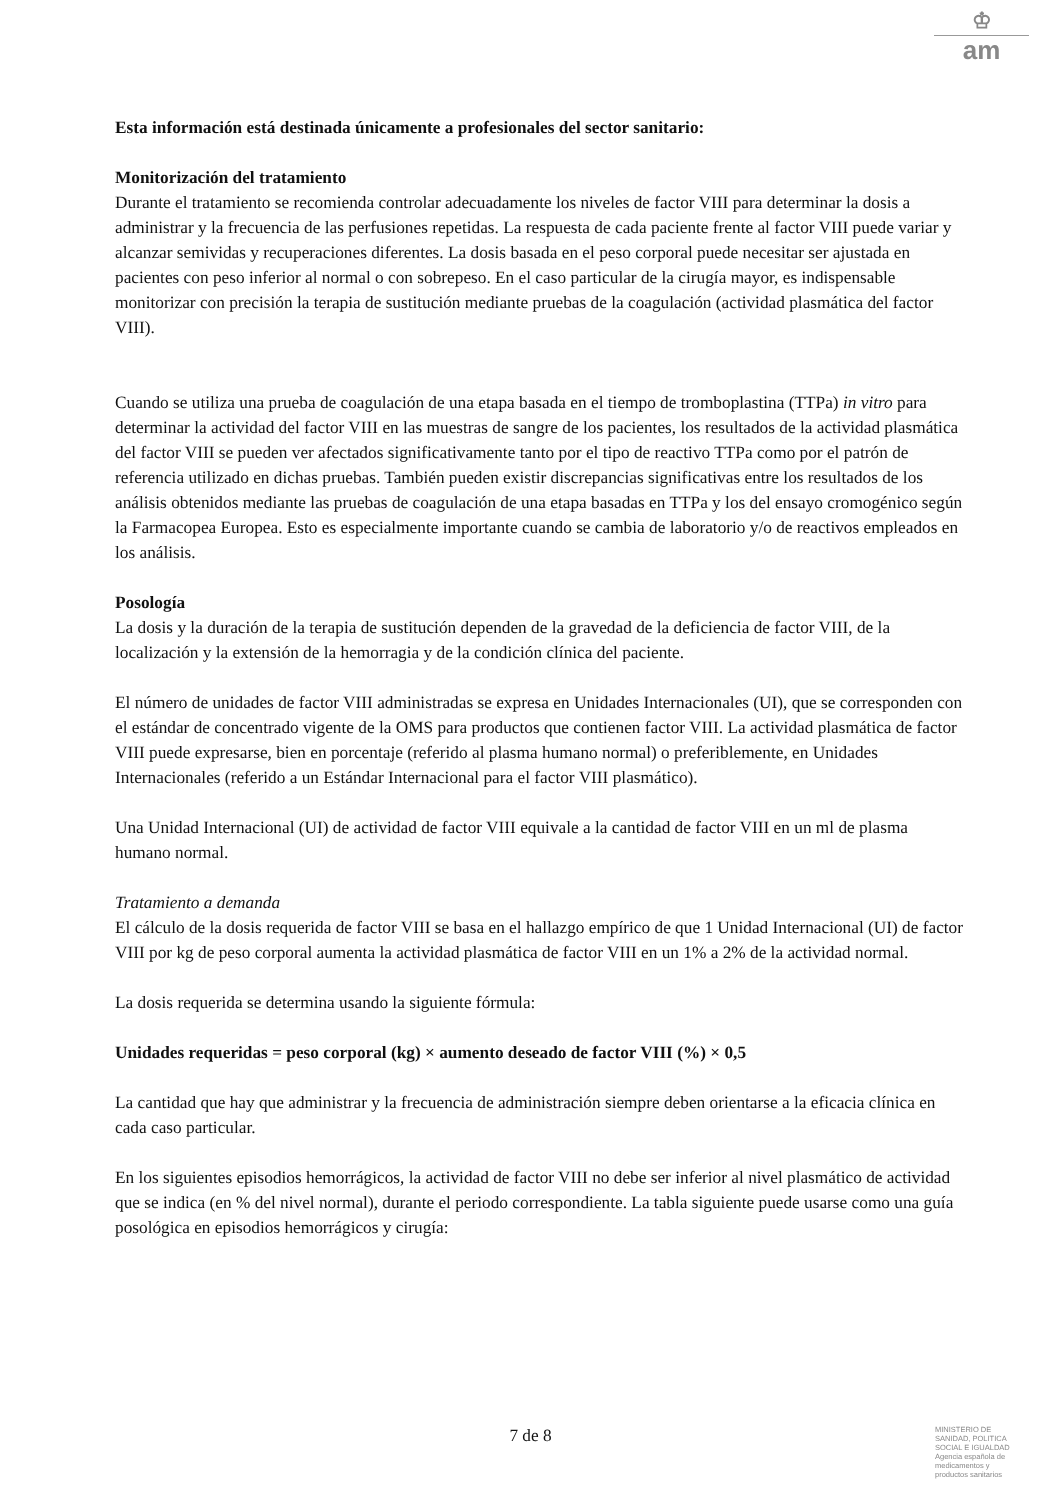♔
am
Esta información está destinada únicamente a profesionales del sector sanitario:
Monitorización del tratamiento
Durante el tratamiento se recomienda controlar adecuadamente los niveles de factor VIII para determinar la dosis a administrar y la frecuencia de las perfusiones repetidas. La respuesta de cada paciente frente al factor VIII puede variar y alcanzar semividas y recuperaciones diferentes. La dosis basada en el peso corporal puede necesitar ser ajustada en pacientes con peso inferior al normal o con sobrepeso. En el caso particular de la cirugía mayor, es indispensable monitorizar con precisión la terapia de sustitución mediante pruebas de la coagulación (actividad plasmática del factor VIII).
Cuando se utiliza una prueba de coagulación de una etapa basada en el tiempo de tromboplastina (TTPa) in vitro para determinar la actividad del factor VIII en las muestras de sangre de los pacientes, los resultados de la actividad plasmática del factor VIII se pueden ver afectados significativamente tanto por el tipo de reactivo TTPa como por el patrón de referencia utilizado en dichas pruebas. También pueden existir discrepancias significativas entre los resultados de los análisis obtenidos mediante las pruebas de coagulación de una etapa basadas en TTPa y los del ensayo cromogénico según la Farmacopea Europea. Esto es especialmente importante cuando se cambia de laboratorio y/o de reactivos empleados en los análisis.
Posología
La dosis y la duración de la terapia de sustitución dependen de la gravedad de la deficiencia de factor VIII, de la localización y la extensión de la hemorragia y de la condición clínica del paciente.
El número de unidades de factor VIII administradas se expresa en Unidades Internacionales (UI), que se corresponden con el estándar de concentrado vigente de la OMS para productos que contienen factor VIII. La actividad plasmática de factor VIII puede expresarse, bien en porcentaje (referido al plasma humano normal) o preferiblemente, en Unidades Internacionales (referido a un Estándar Internacional para el factor VIII plasmático).
Una Unidad Internacional (UI) de actividad de factor VIII equivale a la cantidad de factor VIII en un ml de plasma humano normal.
Tratamiento a demanda
El cálculo de la dosis requerida de factor VIII se basa en el hallazgo empírico de que 1 Unidad Internacional (UI) de factor VIII por kg de peso corporal aumenta la actividad plasmática de factor VIII en un 1% a 2% de la actividad normal.
La dosis requerida se determina usando la siguiente fórmula:
Unidades requeridas = peso corporal (kg) × aumento deseado de factor VIII (%) × 0,5
La cantidad que hay que administrar y la frecuencia de administración siempre deben orientarse a la eficacia clínica en cada caso particular.
En los siguientes episodios hemorrágicos, la actividad de factor VIII no debe ser inferior al nivel plasmático de actividad que se indica (en % del nivel normal), durante el periodo correspondiente. La tabla siguiente puede usarse como una guía posológica en episodios hemorrágicos y cirugía:
7 de 8
MINISTERIO DE
SANIDAD, POLITICA
SOCIAL E IGUALDAD
Agencia española de
medicamentos y
productos sanitarios